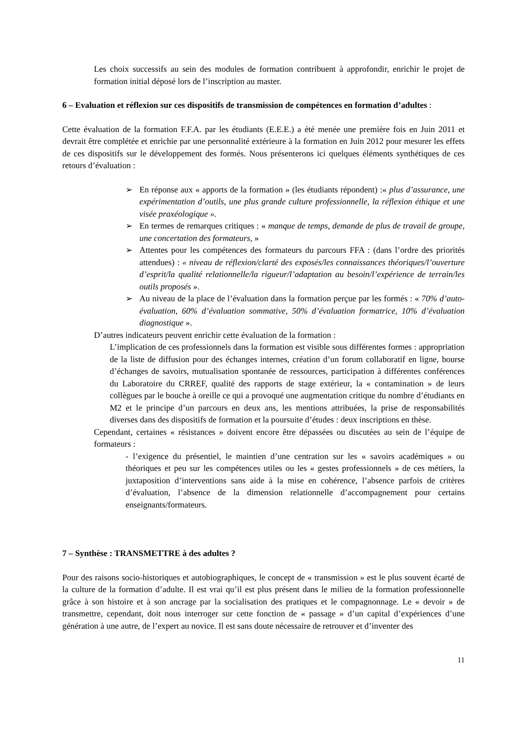Les choix successifs au sein des modules de formation contribuent à approfondir, enrichir le projet de formation initial déposé lors de l’inscription au master.
6 – Evaluation et réflexion sur ces dispositifs de transmission de compétences en formation d’adultes :
Cette évaluation de la formation F.F.A. par les étudiants (E.E.E.) a été menée une première fois en Juin 2011 et devrait être complétée et enrichie par une personnalité extérieure à la formation en Juin 2012 pour mesurer les effets de ces dispositifs sur le développement des formés. Nous présenterons ici quelques éléments synthétiques de ces retours d’évaluation :
➢ En réponse aux « apports de la formation » (les étudiants répondent) :« plus d’assurance, une expérimentation d’outils, une plus grande culture professionnelle, la réflexion éthique et une visée praxéologique ».
➢ En termes de remarques critiques : « manque de temps, demande de plus de travail de groupe, une concertation des formateurs, »
➢ Attentes pour les compétences des formateurs du parcours FFA : (dans l’ordre des priorités attendues) : « niveau de réflexion/clarté des exposés/les connaissances théoriques/l’ouverture d’esprit/la qualité relationnelle/la rigueur/l’adaptation au besoin/l’expérience de terrain/les outils proposés ».
➢ Au niveau de la place de l’évaluation dans la formation perçue par les formés : « 70% d’auto-évaluation, 60% d’évaluation sommative, 50% d’évaluation formatrice, 10% d’évaluation diagnostique ».
D’autres indicateurs peuvent enrichir cette évaluation de la formation :
L’implication de ces professionnels dans la formation est visible sous différentes formes : appropriation de la liste de diffusion pour des échanges internes, création d’un forum collaboratif en ligne, bourse d’échanges de savoirs, mutualisation spontanée de ressources, participation à différentes conférences du Laboratoire du CRREF, qualité des rapports de stage extérieur, la « contamination » de leurs collègues par le bouche à oreille ce qui a provoqué une augmentation critique du nombre d’étudiants en M2 et le principe d’un parcours en deux ans, les mentions attribuées, la prise de responsabilités diverses dans des dispositifs de formation et la poursuite d’études : deux inscriptions en thèse.
Cependant, certaines « résistances » doivent encore être dépassées ou discutées au sein de l’équipe de formateurs :
- l’exigence du présentiel, le maintien d’une centration sur les « savoirs académiques » ou théoriques et peu sur les compétences utiles ou les « gestes professionnels » de ces métiers, la juxtaposition d’interventions sans aide à la mise en cohérence, l’absence parfois de critères d’évaluation, l’absence de la dimension relationnelle d’accompagnement pour certains enseignants/formateurs.
7 – Synthèse : TRANSMETTRE à des adultes ?
Pour des raisons socio-historiques et autobiographiques, le concept de « transmission » est le plus souvent écarté de la culture de la formation d’adulte. Il est vrai qu’il est plus présent dans le milieu de la formation professionnelle grâce à son histoire et à son ancrage par la socialisation des pratiques et le compagnonnage. Le « devoir » de transmettre, cependant, doit nous interroger sur cette fonction de « passage » d’un capital d’expériences d’une génération à une autre, de l’expert au novice. Il est sans doute nécessaire de retrouver et d’inventer des
11